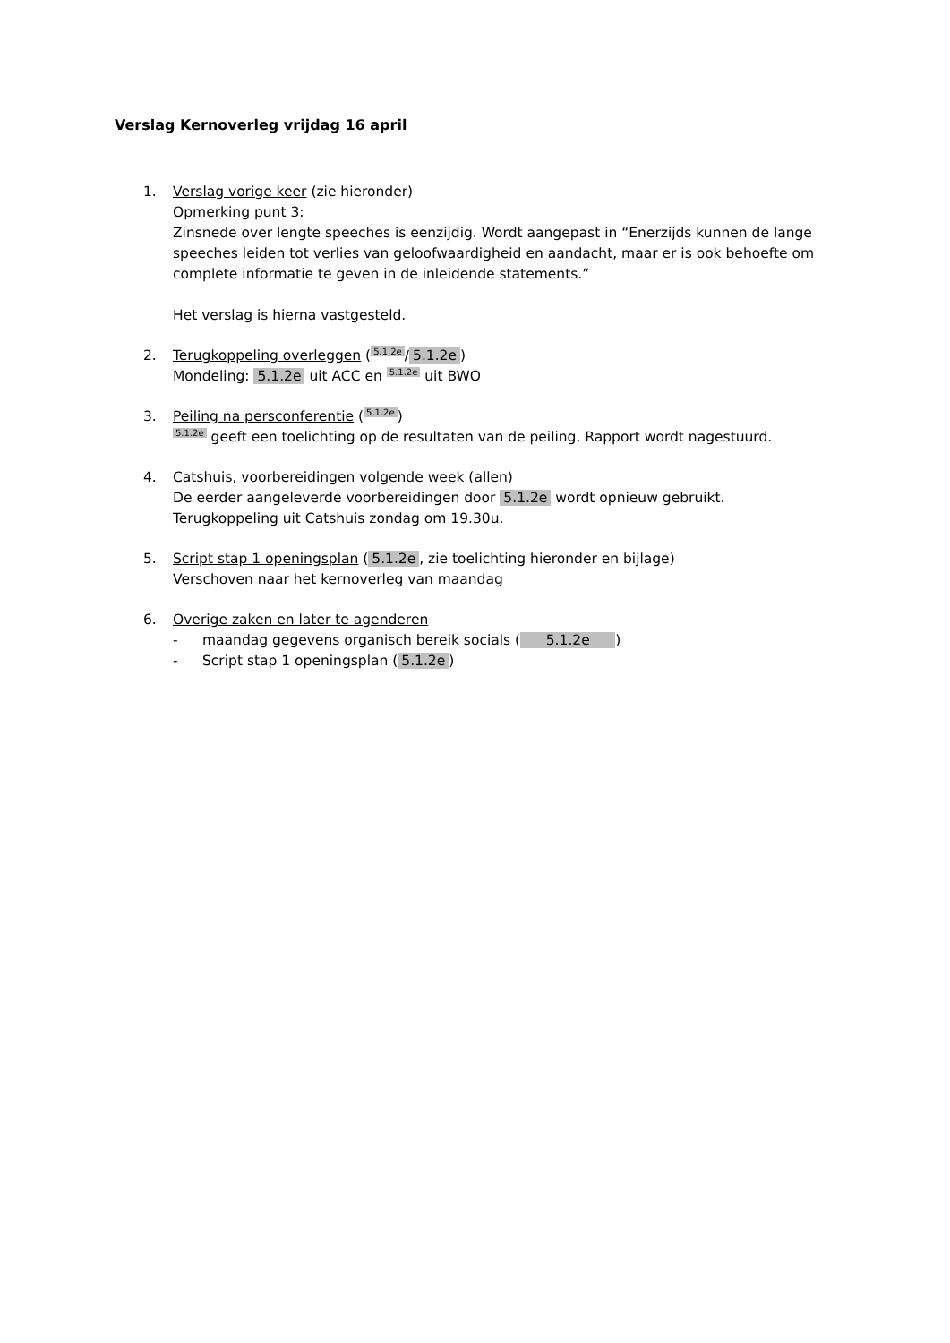Verslag Kernoverleg vrijdag 16 april
1. Verslag vorige keer (zie hieronder)
Opmerking punt 3:
Zinsnede over lengte speeches is eenzijdig. Wordt aangepast in “Enerzijds kunnen de lange speeches leiden tot verlies van geloofwaardigheid en aandacht, maar er is ook behoefte om complete informatie te geven in de inleidende statements.”
Het verslag is hierna vastgesteld.
2. Terugkoppeling overleggen (5.1.2e / 5.1.2e)
Mondeling: 5.1.2e uit ACC en 5.1.2e uit BWO
3. Peiling na persconferentie (5.1.2e)
5.1.2e geeft een toelichting op de resultaten van de peiling. Rapport wordt nagestuurd.
4. Catshuis, voorbereidingen volgende week (allen)
De eerder aangeleverde voorbereidingen door 5.1.2e wordt opnieuw gebruikt.
Terugkoppeling uit Catshuis zondag om 19.30u.
5. Script stap 1 openingsplan (5.1.2e, zie toelichting hieronder en bijlage)
Verschoven naar het kernoverleg van maandag
6. Overige zaken en later te agenderen
- maandag gegevens organisch bereik socials ( 5.1.2e )
- Script stap 1 openingsplan (5.1.2e)